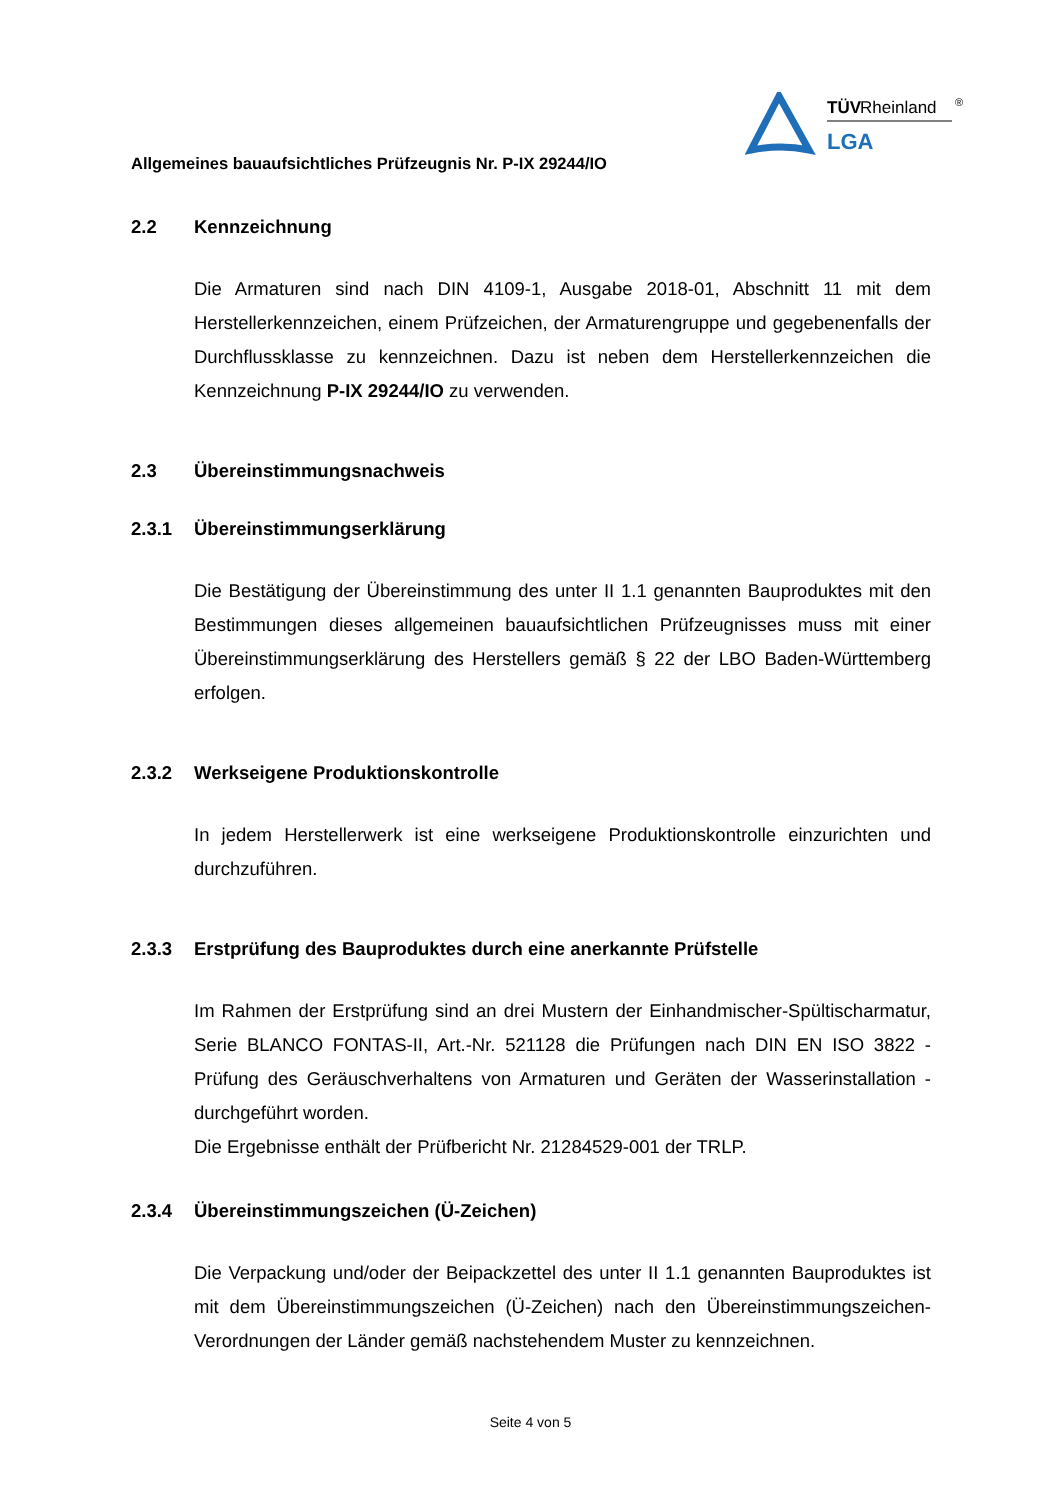TÜV
Rheinland
®
LGA
Allgemeines bauaufsichtliches Prüfzeugnis Nr. P-IX 29244/IO
2.2 Kennzeichnung
Die Armaturen sind nach DIN 4109-1, Ausgabe 2018-01, Abschnitt 11 mit dem Herstellerkennzeichen, einem Prüfzeichen, der Armaturengruppe und gegebenenfalls der Durchflussklasse zu kennzeichnen. Dazu ist neben dem Herstellerkennzeichen die Kennzeichnung P-IX 29244/IO zu verwenden.
2.3 Übereinstimmungsnachweis
2.3.1 Übereinstimmungserklärung
Die Bestätigung der Übereinstimmung des unter II 1.1 genannten Bauproduktes mit den Bestimmungen dieses allgemeinen bauaufsichtlichen Prüfzeugnisses muss mit einer Übereinstimmungserklärung des Herstellers gemäß § 22 der LBO Baden-Württemberg erfolgen.
2.3.2 Werkseigene Produktionskontrolle
In jedem Herstellerwerk ist eine werkseigene Produktionskontrolle einzurichten und durchzuführen.
2.3.3 Erstprüfung des Bauproduktes durch eine anerkannte Prüfstelle
Im Rahmen der Erstprüfung sind an drei Mustern der Einhandmischer-Spültischarmatur, Serie BLANCO FONTAS-II, Art.-Nr. 521128 die Prüfungen nach DIN EN ISO 3822 - Prüfung des Geräuschverhaltens von Armaturen und Geräten der Wasserinstallation - durchgeführt worden.
Die Ergebnisse enthält der Prüfbericht Nr. 21284529-001 der TRLP.
2.3.4 Übereinstimmungszeichen (Ü-Zeichen)
Die Verpackung und/oder der Beipackzettel des unter II 1.1 genannten Bauproduktes ist mit dem Übereinstimmungszeichen (Ü-Zeichen) nach den Übereinstimmungszeichen-Verordnungen der Länder gemäß nachstehendem Muster zu kennzeichnen.
Seite 4 von 5